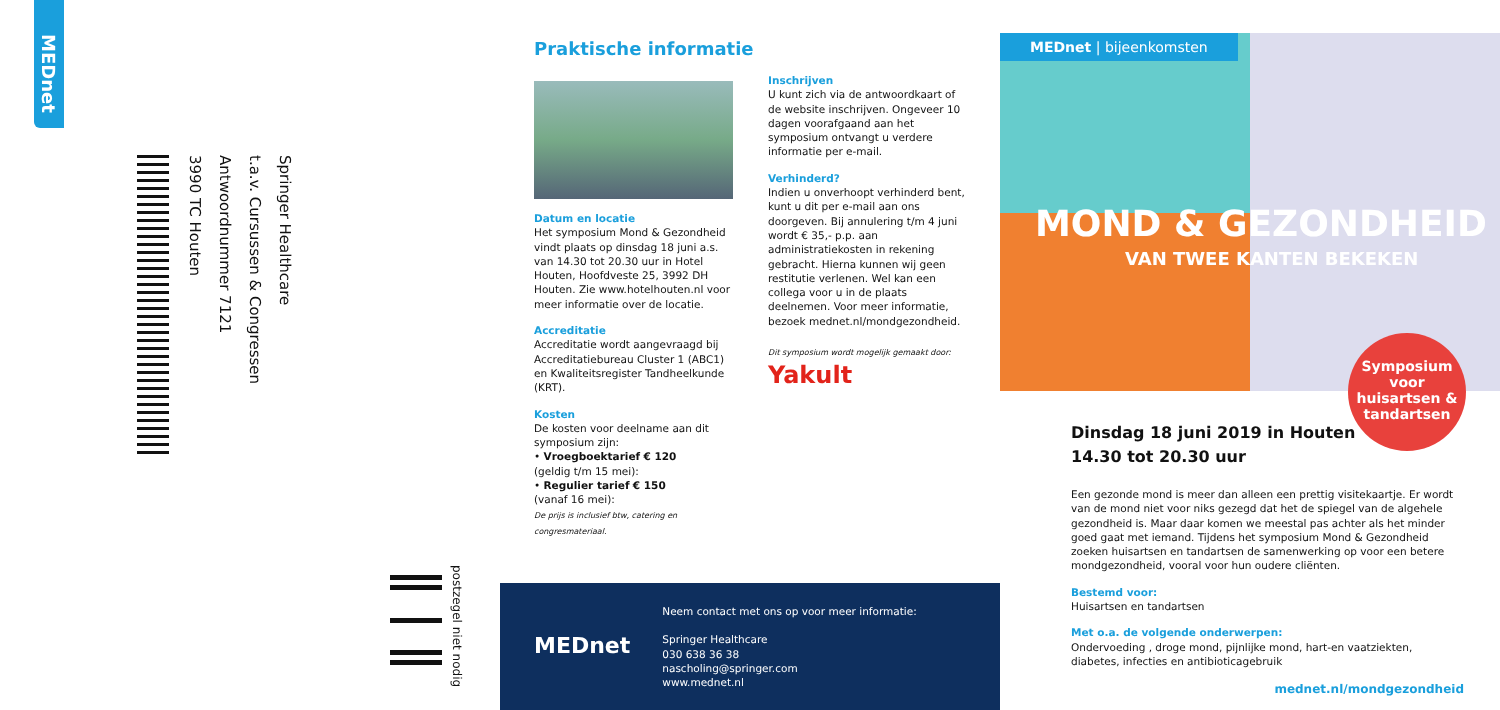MEDnet
Springer Healthcare
t.a.v. Cursussen & Congressen
Antwoordnummer 7121
3990 TC Houten
postzegel niet nodig
Praktische informatie
Datum en locatie
Het symposium Mond & Gezondheid vindt plaats op dinsdag 18 juni a.s. van 14.30 tot 20.30 uur in Hotel Houten, Hoofdveste 25, 3992 DH Houten. Zie www.hotelhouten.nl voor meer informatie over de locatie.
Accreditatie
Accreditatie wordt aangevraagd bij Accreditatiebureau Cluster 1 (ABC1) en Kwaliteitsregister Tandheelkunde (KRT).
Kosten
De kosten voor deelname aan dit symposium zijn:
• Vroegboektarief € 120
(geldig t/m 15 mei):
• Regulier tarief € 150
(vanaf 16 mei):
De prijs is inclusief btw, catering en congresmateriaal.
Inschrijven
U kunt zich via de antwoordkaart of de website inschrijven. Ongeveer 10 dagen voorafgaand aan het symposium ontvangt u verdere informatie per e-mail.
Verhinderd?
Indien u onverhoopt verhinderd bent, kunt u dit per e-mail aan ons doorgeven. Bij annulering t/m 4 juni wordt € 35,- p.p. aan administratiekosten in rekening gebracht. Hierna kunnen wij geen restitutie verlenen. Wel kan een collega voor u in de plaats deelnemen. Voor meer informatie, bezoek mednet.nl/mondgezondheid.
Dit symposium wordt mogelijk gemaakt door:
Yakult
MEDnet
Neem contact met ons op voor meer informatie:
Springer Healthcare
030 638 36 38
nascholing@springer.com
www.mednet.nl
MEDnet | bijeenkomsten
MOND & GEZONDHEID
VAN TWEE KANTEN BEKEKEN
Symposium
voor
huisartsen &
tandartsen
Dinsdag 18 juni 2019 in Houten
14.30 tot 20.30 uur
Een gezonde mond is meer dan alleen een prettig visitekaartje. Er wordt van de mond niet voor niks gezegd dat het de spiegel van de algehele gezondheid is. Maar daar komen we meestal pas achter als het minder goed gaat met iemand. Tijdens het symposium Mond & Gezondheid zoeken huisartsen en tandartsen de samenwerking op voor een betere mondgezondheid, vooral voor hun oudere cliënten.
Bestemd voor:
Huisartsen en tandartsen
Met o.a. de volgende onderwerpen:
Ondervoeding , droge mond, pijnlijke mond, hart-en vaatziekten, diabetes, infecties en antibioticagebruik
mednet.nl/mondgezondheid